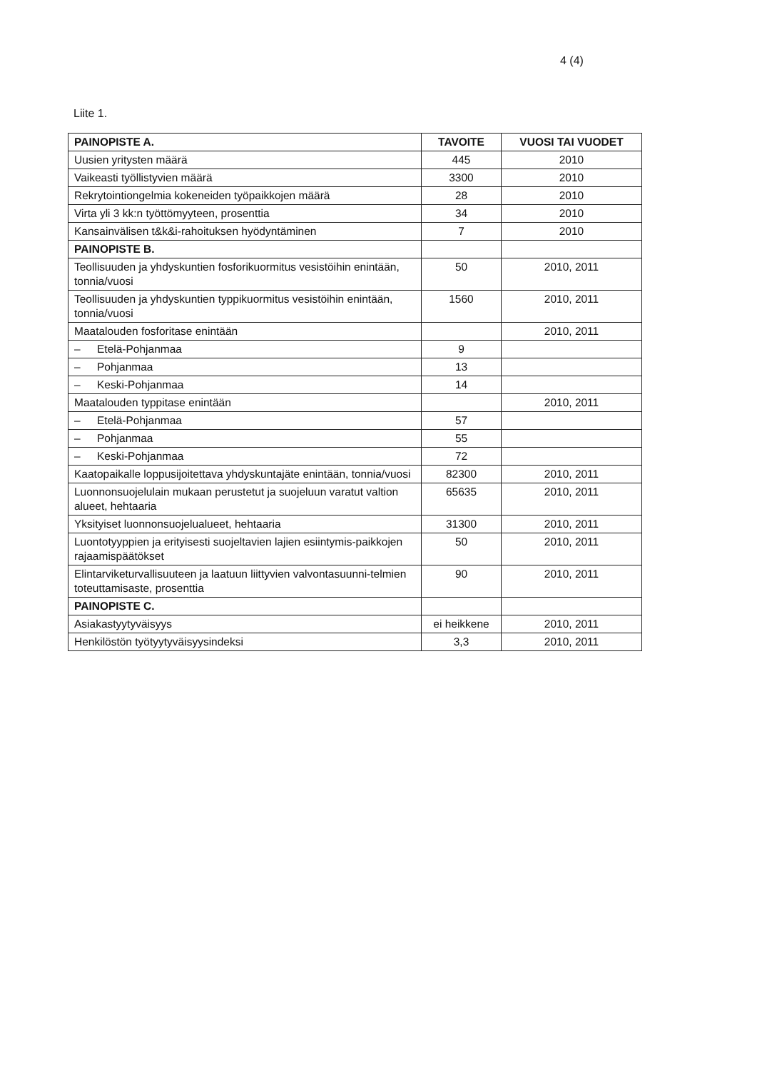4 (4)
Liite 1.
| PAINOPISTE A. | TAVOITE | VUOSI TAI VUODET |
| --- | --- | --- |
| Uusien yritysten määrä | 445 | 2010 |
| Vaikeasti työllistyvien määrä | 3300 | 2010 |
| Rekrytointiongelmia kokeneiden työpaikkojen määrä | 28 | 2010 |
| Virta yli 3 kk:n työttömyyteen, prosenttia | 34 | 2010 |
| Kansainvälisen t&k&i-rahoituksen hyödyntäminen | 7 | 2010 |
| PAINOPISTE B. | | |
| Teollisuuden ja yhdyskuntien fosforikuormitus vesistöihin enintään, tonnia/vuosi | 50 | 2010, 2011 |
| Teollisuuden ja yhdyskuntien typpikuormitus vesistöihin enintään, tonnia/vuosi | 1560 | 2010, 2011 |
| Maatalouden fosforitase enintään | | 2010, 2011 |
| – Etelä-Pohjanmaa | 9 | |
| – Pohjanmaa | 13 | |
| – Keski-Pohjanmaa | 14 | |
| Maatalouden typpitase enintään | | 2010, 2011 |
| – Etelä-Pohjanmaa | 57 | |
| – Pohjanmaa | 55 | |
| – Keski-Pohjanmaa | 72 | |
| Kaatopaikalle loppusijoitettava yhdyskuntajäte enintään, tonnia/vuosi | 82300 | 2010, 2011 |
| Luonnonsuojelulain mukaan perustetut ja suojeluun varatut valtion alueet, hehtaaria | 65635 | 2010, 2011 |
| Yksityiset luonnonsuojelualueet, hehtaaria | 31300 | 2010, 2011 |
| Luontotyyppien ja erityisesti suojeltavien lajien esiintymis-paikkojen rajaamispäätökset | 50 | 2010, 2011 |
| Elintarviketurvallisuuteen ja laatuun liittyvien valvontasuunni-telmien toteuttamisaste, prosenttia | 90 | 2010, 2011 |
| PAINOPISTE C. | | |
| Asiakastyytyväisyys | ei heikkene | 2010, 2011 |
| Henkilöstön työtyytyväisyysindeksi | 3,3 | 2010, 2011 |